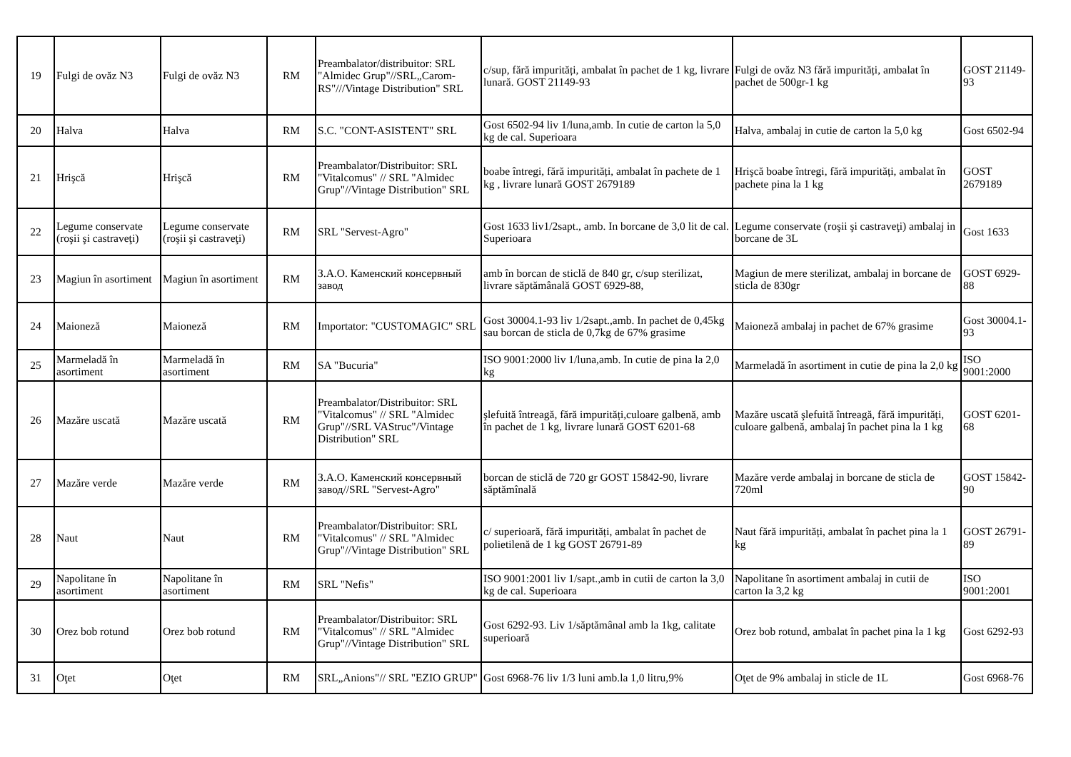| 19 | Fulgi de ovăz N3 | Fulgi de ovăz N3 | RM | Preambalator/distribuitor: SRL "Almidec Grup"//SRL„Carom-RS"///Vintage Distribution" SRL | c/sup, fără impurități, ambalat în pachet de 1 kg, livrare lunară. GOST 21149-93 | Fulgi de ovăz N3 fără impurități, ambalat în pachet de 500gr-1 kg | GOST 21149-93 |
| 20 | Halva | Halva | RM | S.C. "CONT-ASISTENT" SRL | Gost 6502-94 liv 1/luna,amb. In cutie de carton la 5,0 kg de cal. Superioara | Halva, ambalaj in cutie de carton la 5,0 kg | Gost 6502-94 |
| 21 | Hrişcă | Hrişcă | RM | Preambalator/Distribuitor: SRL "Vitalcomus" // SRL "Almidec Grup"//Vintage Distribution" SRL | boabe întregi, fără impurități, ambalat în pachete de 1 kg , livrare lunară GOST 2679189 | Hrişcă boabe întregi, fără impurități, ambalat în pachete pina la 1 kg | GOST 2679189 |
| 22 | Legume conservate (roşii şi castraveţi) | Legume conservate (roşii şi castraveţi) | RM | SRL "Servest-Agro" | Gost 1633 liv1/2sapt., amb. In borcane de 3,0 lit de cal. Superioara | Legume conservate (roşii şi castraveţi) ambalaj in borcane de 3L | Gost 1633 |
| 23 | Magiun în asortiment | Magiun în asortiment | RM | З.А.О. Каменский консервный завод | amb în borcan de sticlă de 840 gr, c/sup sterilizat, livrare săptămânală GOST 6929-88, | Magiun de mere sterilizat, ambalaj in borcane de sticla de 830gr | GOST 6929-88 |
| 24 | Maioneză | Maioneză | RM | Importator: "CUSTOMAGIC" SRL | Gost 30004.1-93 liv 1/2sapt.,amb. In pachet de 0,45kg sau borcan de sticla de 0,7kg de 67% grasime | Maioneză ambalaj in pachet de 67% grasime | Gost 30004.1-93 |
| 25 | Marmeladă în asortiment | Marmeladă în asortiment | RM | SA "Bucuria" | ISO 9001:2000 liv 1/luna,amb. In cutie de pina la 2,0 kg | Marmeladă în asortiment in cutie de pina la 2,0 kg | ISO 9001:2000 |
| 26 | Mazăre uscată | Mazăre uscată | RM | Preambalator/Distribuitor: SRL "Vitalcomus" // SRL "Almidec Grup"//SRL VAStruc"/Vintage Distribution" SRL | şlefuită întreagă, fără impurități,culoare galbenă, amb în pachet de 1 kg, livrare lunară GOST 6201-68 | Mazăre uscată şlefuită întreagă, fără impurități, culoare galbenă, ambalaj în pachet pina la 1 kg | GOST 6201-68 |
| 27 | Mazăre verde | Mazăre verde | RM | З.А.О. Каменский консервный завод//SRL "Servest-Agro" | borcan de sticlă de 720 gr GOST 15842-90, livrare săptămînală | Mazăre verde ambalaj in borcane de sticla de 720ml | GOST 15842-90 |
| 28 | Naut | Naut | RM | Preambalator/Distribuitor: SRL "Vitalcomus" // SRL "Almidec Grup"//Vintage Distribution" SRL | c/ superioară, fără impurități, ambalat în pachet de polietilenă de 1 kg GOST 26791-89 | Naut fără impurități, ambalat în pachet pina la 1 kg | GOST 26791-89 |
| 29 | Napolitane în asortiment | Napolitane în asortiment | RM | SRL "Nefis" | ISO 9001:2001 liv 1/sapt.,amb in cutii de carton la 3,0 kg de cal. Superioara | Napolitane în asortiment ambalaj in cutii de carton la 3,2 kg | ISO 9001:2001 |
| 30 | Orez bob rotund | Orez bob rotund | RM | Preambalator/Distribuitor: SRL "Vitalcomus" // SRL "Almidec Grup"//Vintage Distribution" SRL | Gost 6292-93. Liv 1/săptămânal amb la 1kg, calitate superioară | Orez bob rotund, ambalat în pachet pina la 1 kg | Gost 6292-93 |
| 31 | Oţet | Oţet | RM | SRL„Anions"// SRL "EZIO GRUP" | Gost 6968-76 liv 1/3 luni amb.la 1,0 litru,9% | Oţet de 9% ambalaj in sticle de 1L | Gost 6968-76 |